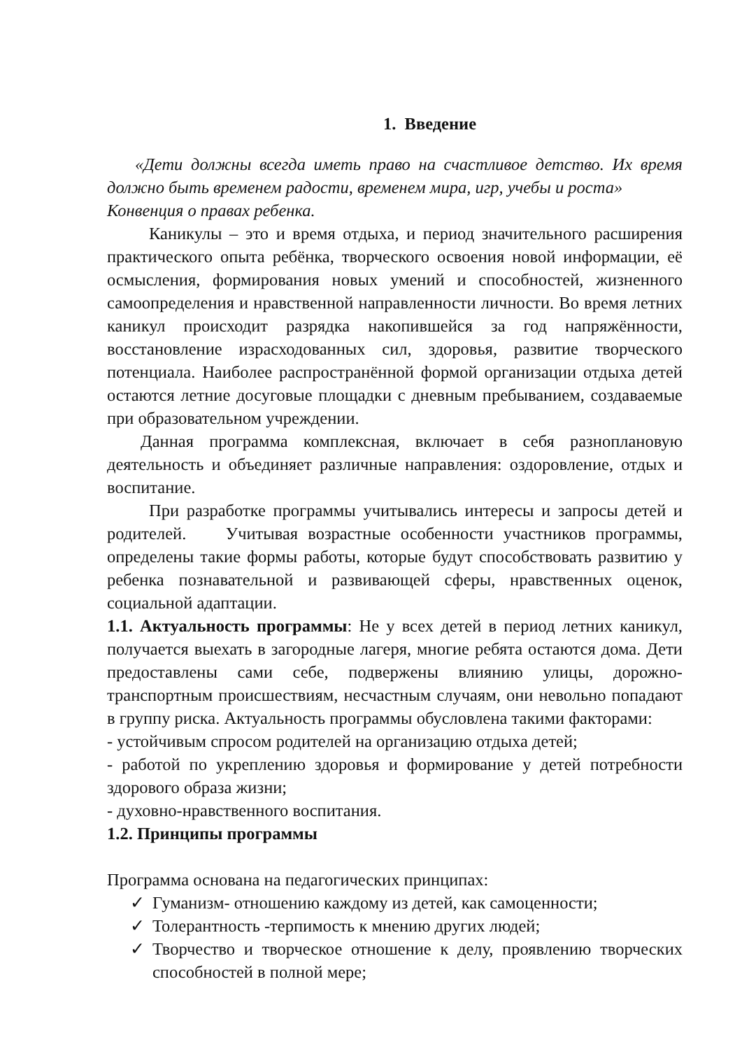1. Введение
«Дети должны всегда иметь право на счастливое детство. Их время должно быть временем радости, временем мира, игр, учебы и роста»
Конвенция о правах ребенка.
Каникулы – это и время отдыха, и период значительного расширения практического опыта ребёнка, творческого освоения новой информации, её осмысления, формирования новых умений и способностей, жизненного самоопределения и нравственной направленности личности. Во время летних каникул происходит разрядка накопившейся за год напряжённости, восстановление израсходованных сил, здоровья, развитие творческого потенциала. Наиболее распространённой формой организации отдыха детей остаются летние досуговые площадки с дневным пребыванием, создаваемые при образовательном учреждении.
Данная программа комплексная, включает в себя разноплановую деятельность и объединяет различные направления: оздоровление, отдых и воспитание.
При разработке программы учитывались интересы и запросы детей и родителей. Учитывая возрастные особенности участников программы, определены такие формы работы, которые будут способствовать развитию у ребенка познавательной и развивающей сферы, нравственных оценок, социальной адаптации.
1.1. Актуальность программы: Не у всех детей в период летних каникул, получается выехать в загородные лагеря, многие ребята остаются дома. Дети предоставлены сами себе, подвержены влиянию улицы, дорожно-транспортным происшествиям, несчастным случаям, они невольно попадают в группу риска. Актуальность программы обусловлена такими факторами:
- устойчивым спросом родителей на организацию отдыха детей;
- работой по укреплению здоровья и формирование у детей потребности здорового образа жизни;
- духовно-нравственного воспитания.
1.2. Принципы программы
Программа основана на педагогических принципах:
✓ Гуманизм- отношению каждому из детей, как самоценности;
✓ Толерантность -терпимость к мнению других людей;
✓ Творчество и творческое отношение к делу, проявлению творческих способностей в полной мере;